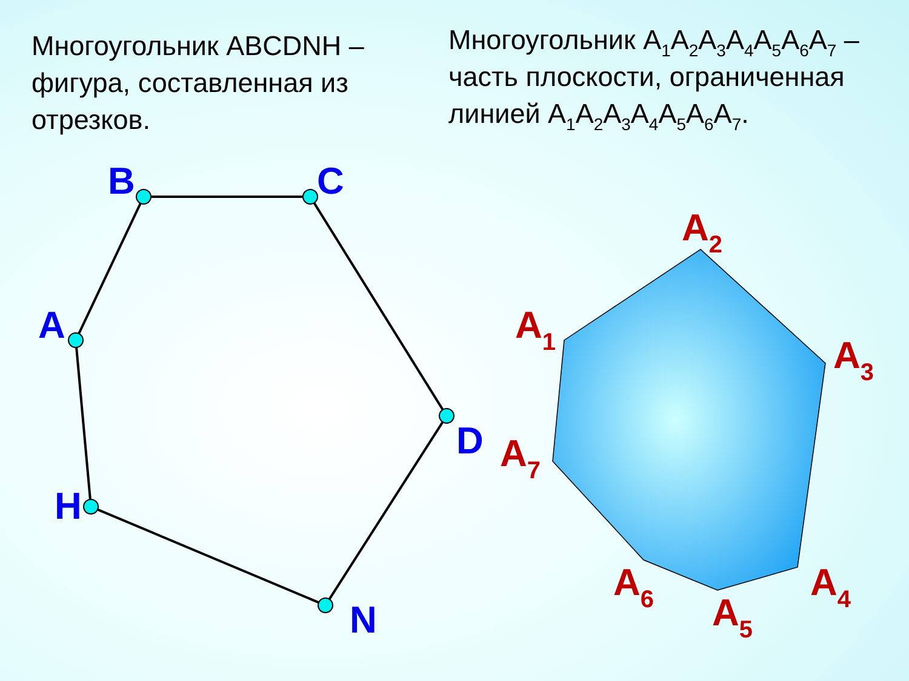Многоугольник ABCDNH – фигура, составленная из отрезков.
Многоугольник A<sub>1</sub>A<sub>2</sub>A<sub>3</sub>A<sub>4</sub>A<sub>5</sub>A<sub>6</sub>A<sub>7</sub> – часть плоскости, ограниченная линией A<sub>1</sub>A<sub>2</sub>A<sub>3</sub>A<sub>4</sub>A<sub>5</sub>A<sub>6</sub>A<sub>7</sub>.
B C
A
D
H
N
A<sub>2</sub>
A<sub>1</sub>
A<sub>3</sub>
A<sub>7</sub>
A<sub>6</sub>
A<sub>5</sub>
A<sub>4</sub>